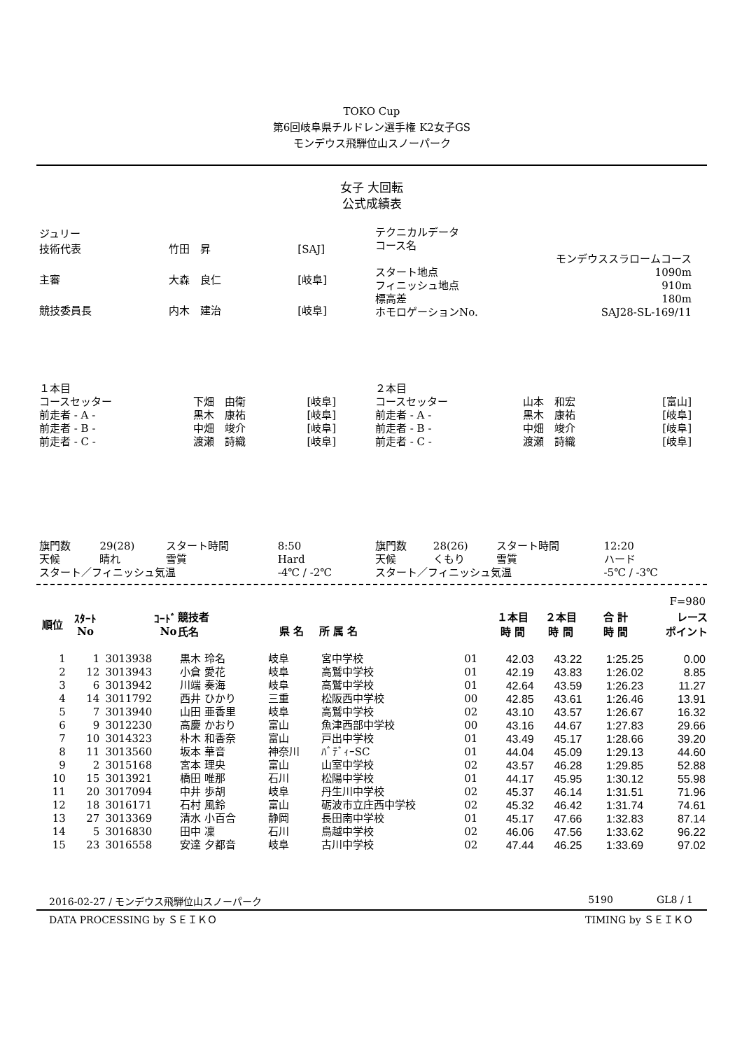TOKO Cup
第6回岐阜県チルドレン選手権 K2女子GS
モンデウス飛騨位山スノーパーク
女子 大回転
公式成績表
| ジュリー | | |
| 技術代表 | 竹田 昇 | [SAJ] |
| 主審 | 大森 良仁 | [岐阜] |
| 競技委員長 | 内木 建治 | [岐阜] |
| テクニカルデータ | |
| コース名 | |
| | モンデウススラロームコース |
| スタート地点 | 1090m |
| フィニッシュ地点 | 910m |
| 標高差 | 180m |
| ホモロゲーションNo. | SAJ28-SL-169/11 |
| １本目 | | |
| コースセッター | 下畑 由衛 | [岐阜] |
| 前走者 - A - | 黒木 康祐 | [岐阜] |
| 前走者 - B - | 中畑 竣介 | [岐阜] |
| 前走者 - C - | 渡瀬 詩織 | [岐阜] |
| ２本目 | | |
| コースセッター | 山本 和宏 | [富山] |
| 前走者 - A - | 黒木 康祐 | [岐阜] |
| 前走者 - B - | 中畑 竣介 | [岐阜] |
| 前走者 - C - | 渡瀬 詩織 | [岐阜] |
| 旗門数 | 29(28) | スタート時間 | 8:50 |
| 天候 | 晴れ | 雪質 | Hard |
| スタート／フィニッシュ気温 | | | -4℃ / -2℃ |
| 旗門数 | 28(26) | スタート時間 | 12:20 |
| 天候 | くもり | 雪質 | ハード |
| スタート／フィニッシュ気温 | | | -5℃ / -3℃ |
| F=980 | | | | | | | | | | |
| 順位 | ｽﾀｰﾄ No | ｺｰﾄﾞ No | 競技者 氏名 | 県 名 | 所 属 名 | | １本目 時 間 | ２本目 時 間 | 合 計 時 間 | レース ポイント |
| 1 | 1 | 3013938 | 黒木 玲名 | 岐阜 | 宮中学校 | 01 | 42.03 | 43.22 | 1:25.25 | 0.00 |
| 2 | 12 | 3013943 | 小倉 愛花 | 岐阜 | 高鷲中学校 | 01 | 42.19 | 43.83 | 1:26.02 | 8.85 |
| 3 | 6 | 3013942 | 川端 奏海 | 岐阜 | 高鷲中学校 | 01 | 42.64 | 43.59 | 1:26.23 | 11.27 |
| 4 | 14 | 3011792 | 西井 ひかり | 三重 | 松阪西中学校 | 00 | 42.85 | 43.61 | 1:26.46 | 13.91 |
| 5 | 7 | 3013940 | 山田 亜香里 | 岐阜 | 高鷲中学校 | 02 | 43.10 | 43.57 | 1:26.67 | 16.32 |
| 6 | 9 | 3012230 | 高慶 かおり | 富山 | 魚津西部中学校 | 00 | 43.16 | 44.67 | 1:27.83 | 29.66 |
| 7 | 10 | 3014323 | 朴木 和香奈 | 富山 | 戸出中学校 | 01 | 43.49 | 45.17 | 1:28.66 | 39.20 |
| 8 | 11 | 3013560 | 坂本 華音 | 神奈川 | ﾊﾞﾃﾞｨｰSC | 01 | 44.04 | 45.09 | 1:29.13 | 44.60 |
| 9 | 2 | 3015168 | 宮本 理央 | 富山 | 山室中学校 | 02 | 43.57 | 46.28 | 1:29.85 | 52.88 |
| 10 | 15 | 3013921 | 橋田 唯那 | 石川 | 松陽中学校 | 01 | 44.17 | 45.95 | 1:30.12 | 55.98 |
| 11 | 20 | 3017094 | 中井 歩胡 | 岐阜 | 丹生川中学校 | 02 | 45.37 | 46.14 | 1:31.51 | 71.96 |
| 12 | 18 | 3016171 | 石村 風鈴 | 富山 | 砺波市立庄西中学校 | 02 | 45.32 | 46.42 | 1:31.74 | 74.61 |
| 13 | 27 | 3013369 | 清水 小百合 | 静岡 | 長田南中学校 | 01 | 45.17 | 47.66 | 1:32.83 | 87.14 |
| 14 | 5 | 3016830 | 田中 凜 | 石川 | 鳥越中学校 | 02 | 46.06 | 47.56 | 1:33.62 | 96.22 |
| 15 | 23 | 3016558 | 安達 夕都音 | 岐阜 | 古川中学校 | 02 | 47.44 | 46.25 | 1:33.69 | 97.02 |
2016-02-27 / モンデウス飛騨位山スノーパーク 5190 GL8 / 1
DATA PROCESSING by ＳＥＩＫＯ TIMING by ＳＥＩＫＯ